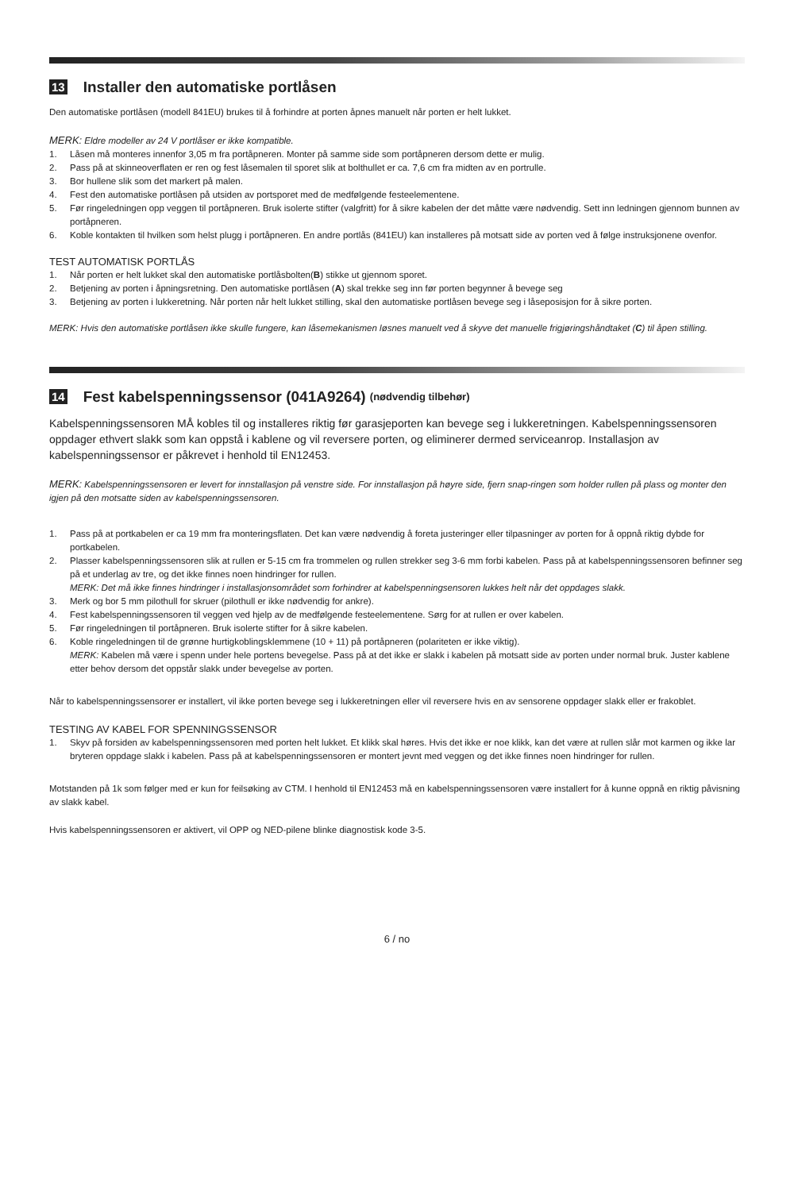13 Installer den automatiske portlåsen
Den automatiske portlåsen (modell 841EU) brukes til å forhindre at porten åpnes manuelt når porten er helt lukket.
MERK: Eldre modeller av 24 V portlåser er ikke kompatible.
1. Låsen må monteres innenfor 3,05 m fra portåpneren. Monter på samme side som portåpneren dersom dette er mulig.
2. Pass på at skinneoverflaten er ren og fest låsemalen til sporet slik at bolthullet er ca. 7,6 cm fra midten av en portrulle.
3. Bor hullene slik som det markert på malen.
4. Fest den automatiske portlåsen på utsiden av portsporet med de medfølgende festeelementene.
5. Før ringeledningen opp veggen til portåpneren. Bruk isolerte stifter (valgfritt) for å sikre kabelen der det måtte være nødvendig. Sett inn ledningen gjennom bunnen av portåpneren.
6. Koble kontakten til hvilken som helst plugg i portåpneren. En andre portlås (841EU) kan installeres på motsatt side av porten ved å følge instruksjonene ovenfor.
TEST AUTOMATISK PORTLÅS
1. Når porten er helt lukket skal den automatiske portlåsbolten(B) stikke ut gjennom sporet.
2. Betjening av porten i åpningsretning. Den automatiske portlåsen (A) skal trekke seg inn før porten begynner å bevege seg
3. Betjening av porten i lukkeretning. Når porten når helt lukket stilling, skal den automatiske portlåsen bevege seg i låseposisjon for å sikre porten.
MERK: Hvis den automatiske portlåsen ikke skulle fungere, kan låsemekanismen løsnes manuelt ved å skyve det manuelle frigjøringshåndtaket (C) til åpen stilling.
14 Fest kabelspenningssensor (041A9264) (nødvendig tilbehør)
Kabelspenningssensoren MÅ kobles til og installeres riktig før garasjeporten kan bevege seg i lukkeretningen. Kabelspenningssensoren oppdager ethvert slakk som kan oppstå i kablene og vil reversere porten, og eliminerer dermed serviceanrop. Installasjon av kabelspenningssensor er påkrevet i henhold til EN12453.
MERK: Kabelspenningssensoren er levert for innstallasjon på venstre side. For innstallasjon på høyre side, fjern snap-ringen som holder rullen på plass og monter den igjen på den motsatte siden av kabelspenningssensoren.
1. Pass på at portkabelen er ca 19 mm fra monteringsflaten. Det kan være nødvendig å foreta justeringer eller tilpasninger av porten for å oppnå riktig dybde for portkabelen.
2. Plasser kabelspenningssensoren slik at rullen er 5-15 cm fra trommelen og rullen strekker seg 3-6 mm forbi kabelen. Pass på at kabelspenningssensoren befinner seg på et underlag av tre, og det ikke finnes noen hindringer for rullen.
MERK: Det må ikke finnes hindringer i installasjonsområdet som forhindrer at kabelspenningsensoren lukkes helt når det oppdages slakk.
3. Merk og bor 5 mm pilothull for skruer (pilothull er ikke nødvendig for ankre).
4. Fest kabelspenningssensoren til veggen ved hjelp av de medfølgende festeelementene. Sørg for at rullen er over kabelen.
5. Før ringeledningen til portåpneren. Bruk isolerte stifter for å sikre kabelen.
6. Koble ringeledningen til de grønne hurtigkoblingsklemmene (10 + 11) på portåpneren (polariteten er ikke viktig).
MERK: Kabelen må være i spenn under hele portens bevegelse. Pass på at det ikke er slakk i kabelen på motsatt side av porten under normal bruk. Juster kablene etter behov dersom det oppstår slakk under bevegelse av porten.
Når to kabelspenningssensorer er installert, vil ikke porten bevege seg i lukkeretningen eller vil reversere hvis en av sensorene oppdager slakk eller er frakoblet.
TESTING AV KABEL FOR SPENNINGSSENSOR
1. Skyv på forsiden av kabelspenningssensoren med porten helt lukket. Et klikk skal høres. Hvis det ikke er noe klikk, kan det være at rullen slår mot karmen og ikke lar bryteren oppdage slakk i kabelen. Pass på at kabelspenningssensoren er montert jevnt med veggen og det ikke finnes noen hindringer for rullen.
Motstanden på 1k som følger med er kun for feilsøking av CTM. I henhold til EN12453 må en kabelspenningssensoren være installert for å kunne oppnå en riktig påvisning av slakk kabel.
Hvis kabelspenningssensoren er aktivert, vil OPP og NED-pilene blinke diagnostisk kode 3-5.
6 / no